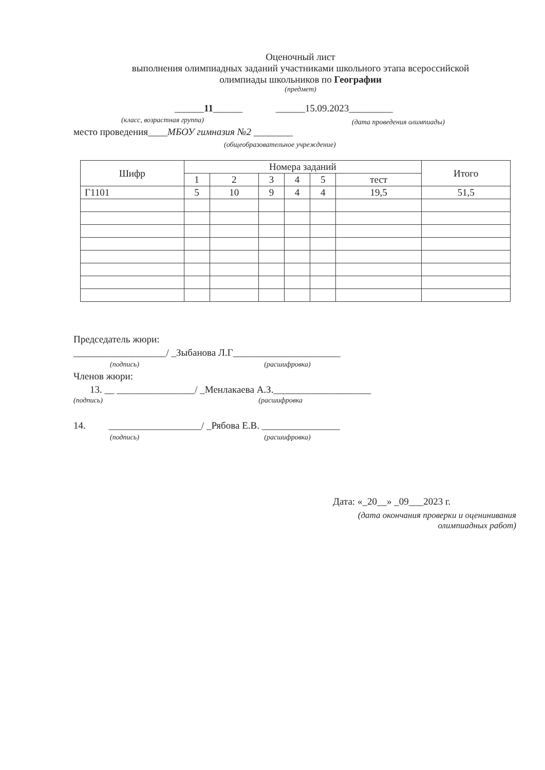Оценочный лист
выполнения олимпиадных заданий участниками школьного этапа всероссийской
олимпиады школьников по Географии
(предмет)
______11______ ______15.09.2023_________
(класс, возрастная группа) (дата проведения олимпиады)
место проведения____МБОУ гимназия №2 ________
(общеобразовательное учреждение)
| Шифр | Номера заданий | | | | | | Итого |
| --- | --- | --- | --- | --- | --- | --- | --- |
| | 1 | 2 | 3 | 4 | 5 | тест | |
| Г1101 | 5 | 10 | 9 | 4 | 4 | 19,5 | 51,5 |
Председатель жюри:
___________________/ _Зыбанова Л.Г______________________
(подпись) (расшифровка)
Членов жюри:
13. __ ________________/ _Менлакаева А.З.____________________
(подпись) (расшифровка
14. ___________________/ _Рябова Е.В. ________________
(подпись) (расшифровка)
Дата: «_20__» _09___2023 г.
(дата окончания проверки и оценинивания олимпиадных работ)